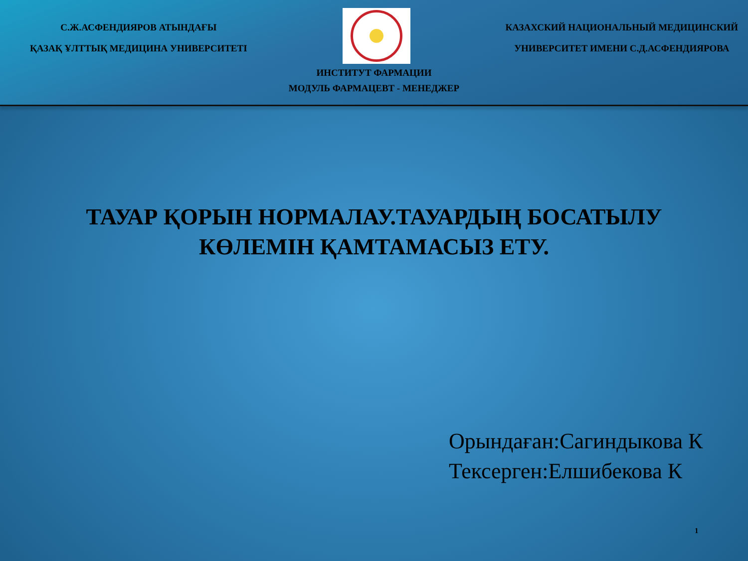С.Ж.АСФЕНДИЯРОВ АТЫНДАҒЫ
ҚАЗАҚ ҰЛТТЫҚ МЕДИЦИНА УНИВЕРСИТЕТІ
КАЗАХСКИЙ НАЦИОНАЛЬНЫЙ МЕДИЦИНСКИЙ
УНИВЕРСИТЕТ ИМЕНИ С.Д.АСФЕНДИЯРОВА
ИНСТИТУТ ФАРМАЦИИ
МОДУЛЬ ФАРМАЦЕВТ - МЕНЕДЖЕР
ТАУАР ҚОРЫН НОРМАЛАУ.ТАУАРДЫҢ БОСАТЫЛУ
КӨЛЕМІН ҚАМТАМАСЫЗ ЕТУ.
Орындаған:Сагиндыкова К
Тексерген:Елшибекова К
1